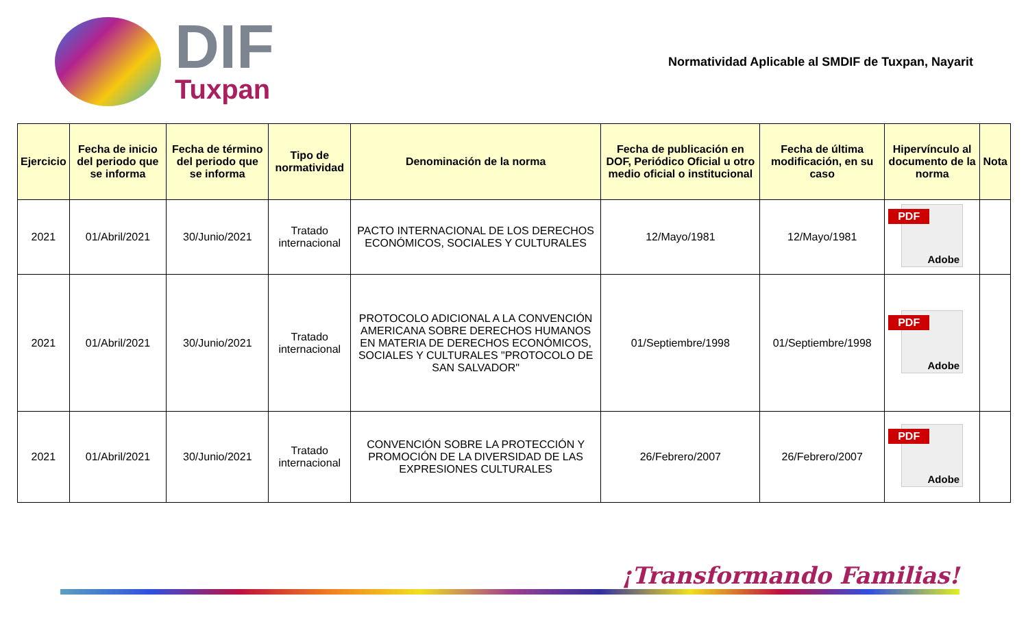DIF
Tuxpan
Normatividad Aplicable al SMDIF de Tuxpan, Nayarit
| Ejercicio | Fecha de inicio del periodo que se informa | Fecha de término del periodo que se informa | Tipo de normatividad | Denominación de la norma | Fecha de publicación en DOF, Periódico Oficial u otro medio oficial o institucional | Fecha de última modificación, en su caso | Hipervínculo al documento de la norma | Nota |
| --- | --- | --- | --- | --- | --- | --- | --- | --- |
| 2021 | 01/Abril/2021 | 30/Junio/2021 | Tratado internacional | PACTO INTERNACIONAL DE LOS DERECHOS ECONÓMICOS, SOCIALES Y CULTURALES | 12/Mayo/1981 | 12/Mayo/1981 | PDF Adobe | |
| 2021 | 01/Abril/2021 | 30/Junio/2021 | Tratado internacional | PROTOCOLO ADICIONAL A LA CONVENCIÓN AMERICANA SOBRE DERECHOS HUMANOS EN MATERIA DE DERECHOS ECONÓMICOS, SOCIALES Y CULTURALES "PROTOCOLO DE SAN SALVADOR" | 01/Septiembre/1998 | 01/Septiembre/1998 | PDF Adobe | |
| 2021 | 01/Abril/2021 | 30/Junio/2021 | Tratado internacional | CONVENCIÓN SOBRE LA PROTECCIÓN Y PROMOCIÓN DE LA DIVERSIDAD DE LAS EXPRESIONES CULTURALES | 26/Febrero/2007 | 26/Febrero/2007 | PDF Adobe | |
¡Transformando Familias!